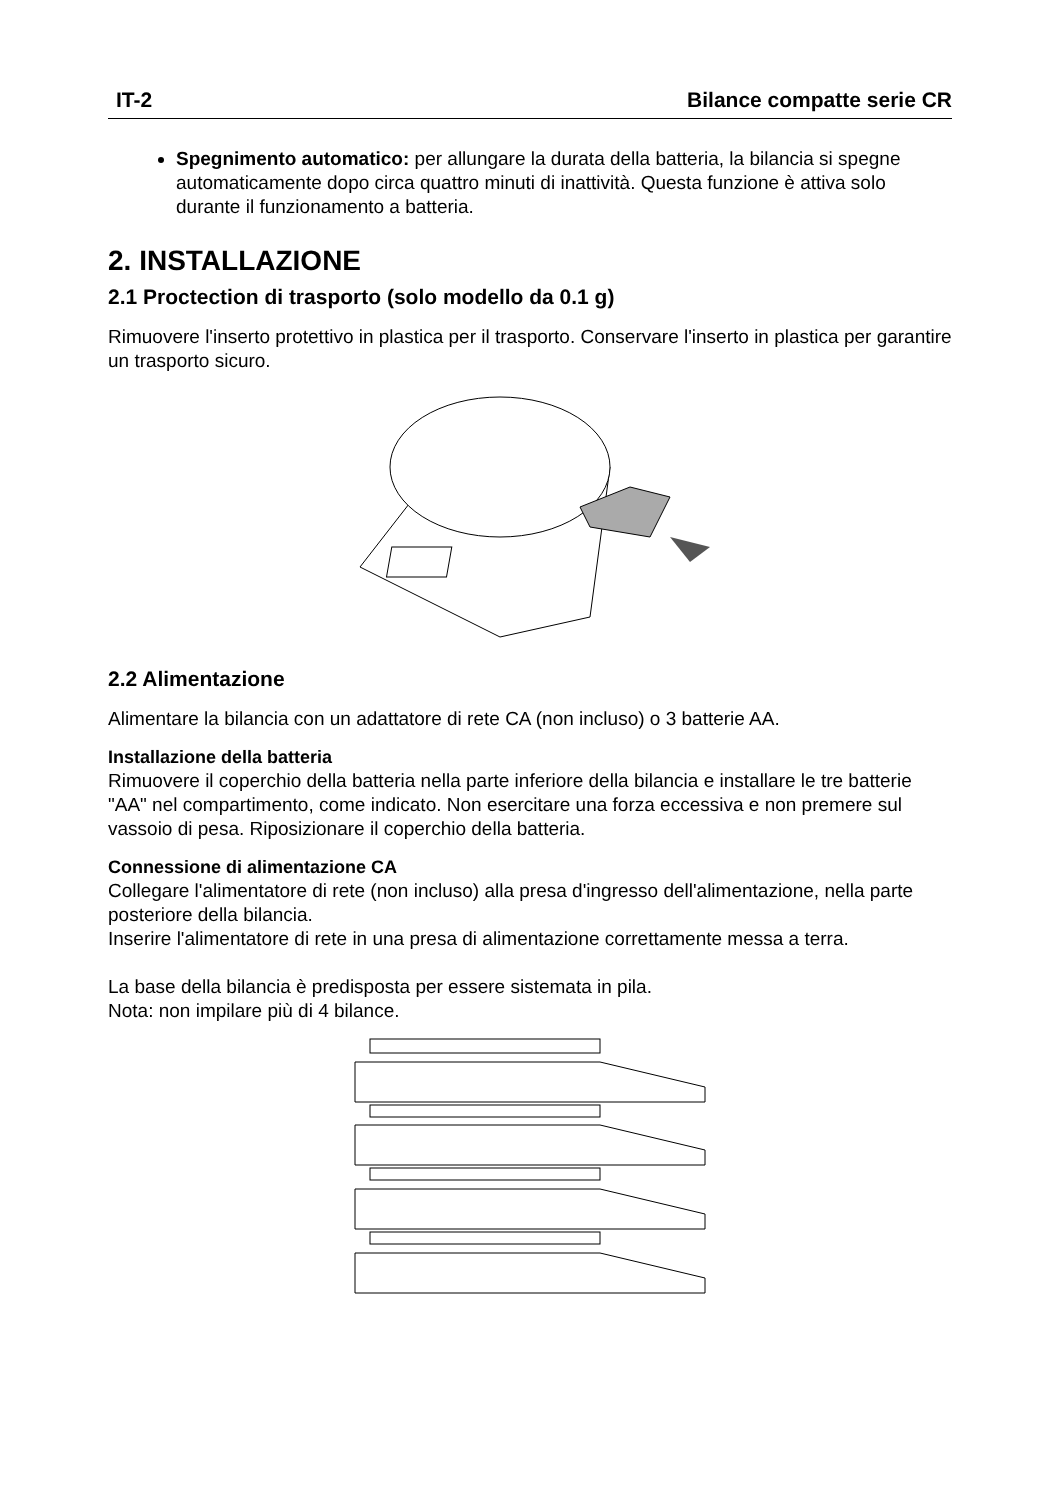IT-2 Bilance compatte serie CR
Spegnimento automatico: per allungare la durata della batteria, la bilancia si spegne automaticamente dopo circa quattro minuti di inattività. Questa funzione è attiva solo durante il funzionamento a batteria.
2. INSTALLAZIONE
2.1 Proctection di trasporto (solo modello da 0.1 g)
Rimuovere l'inserto protettivo in plastica per il trasporto. Conservare l'inserto in plastica per garantire un trasporto sicuro.
2.2 Alimentazione
Alimentare la bilancia con un adattatore di rete CA (non incluso) o 3 batterie AA.
Installazione della batteria
Rimuovere il coperchio della batteria nella parte inferiore della bilancia e installare le tre batterie "AA" nel compartimento, come indicato. Non esercitare una forza eccessiva e non premere sul vassoio di pesa. Riposizionare il coperchio della batteria.
Connessione di alimentazione CA
Collegare l'alimentatore di rete (non incluso) alla presa d'ingresso dell'alimentazione, nella parte posteriore della bilancia.
Inserire l'alimentatore di rete in una presa di alimentazione correttamente messa a terra.
La base della bilancia è predisposta per essere sistemata in pila.
Nota: non impilare più di 4 bilance.